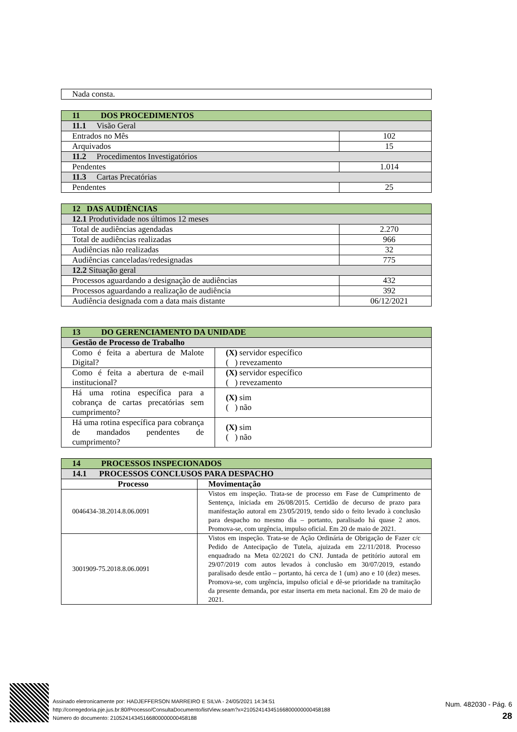| Nada consta. |
| 11 DOS PROCEDIMENTOS | |
| 11.1 Visão Geral | |
| Entrados no Mês | 102 |
| Arquivados | 15 |
| 11.2 Procedimentos Investigatórios | |
| Pendentes | 1.014 |
| 11.3 Cartas Precatórias | |
| Pendentes | 25 |
| 12 DAS AUDIÊNCIAS | |
| 12.1 Produtividade nos últimos 12 meses | |
| Total de audiências agendadas | 2.270 |
| Total de audiências realizadas | 966 |
| Audiências não realizadas | 32 |
| Audiências canceladas/redesignadas | 775 |
| 12.2 Situação geral | |
| Processos aguardando a designação de audiências | 432 |
| Processos aguardando a realização de audiência | 392 |
| Audiência designada com a data mais distante | 06/12/2021 |
| 13 DO GERENCIAMENTO DA UNIDADE | |
| Gestão de Processo de Trabalho | |
| Como é feita a abertura de Malote Digital? | (X) servidor específico ( ) revezamento |
| Como é feita a abertura de e-mail institucional? | (X) servidor específico ( ) revezamento |
| Há uma rotina específica para a cobrança de cartas precatórias sem cumprimento? | (X) sim ( ) não |
| Há uma rotina específica para cobrança de mandados pendentes de cumprimento? | (X) sim ( ) não |
| 14 PROCESSOS INSPECIONADOS | |
| 14.1 PROCESSOS CONCLUSOS PARA DESPACHO | |
| Processo | Movimentação |
| 0046434-38.2014.8.06.0091 | Vistos em inspeção. Trata-se de processo em Fase de Cumprimento de Sentença, iniciada em 26/08/2015. Certidão de decurso de prazo para manifestação autoral em 23/05/2019, tendo sido o feito levado à conclusão para despacho no mesmo dia – portanto, paralisado há quase 2 anos. Promova-se, com urgência, impulso oficial. Em 20 de maio de 2021. |
| 3001909-75.2018.8.06.0091 | Vistos em inspeção. Trata-se de Ação Ordinária de Obrigação de Fazer c/c Pedido de Antecipação de Tutela, ajuizada em 22/11/2018. Processo enquadrado na Meta 02/2021 do CNJ. Juntada de petitório autoral em 29/07/2019 com autos levados à conclusão em 30/07/2019, estando paralisado desde então – portanto, há cerca de 1 (um) ano e 10 (dez) meses. Promova-se, com urgência, impulso oficial e dê-se prioridade na tramitação da presente demanda, por estar inserta em meta nacional. Em 20 de maio de 2021. |
Assinado eletronicamente por: HADJEFFERSON MARREIRO E SILVA - 24/05/2021 14:34:51
http://corregedoria.pje.jus.br:80/Processo/ConsultaDocumento/listView.seam?x=21052414345166800000000458188
Número do documento: 21052414345166800000000458188
Num. 482030 - Pág. 6
28